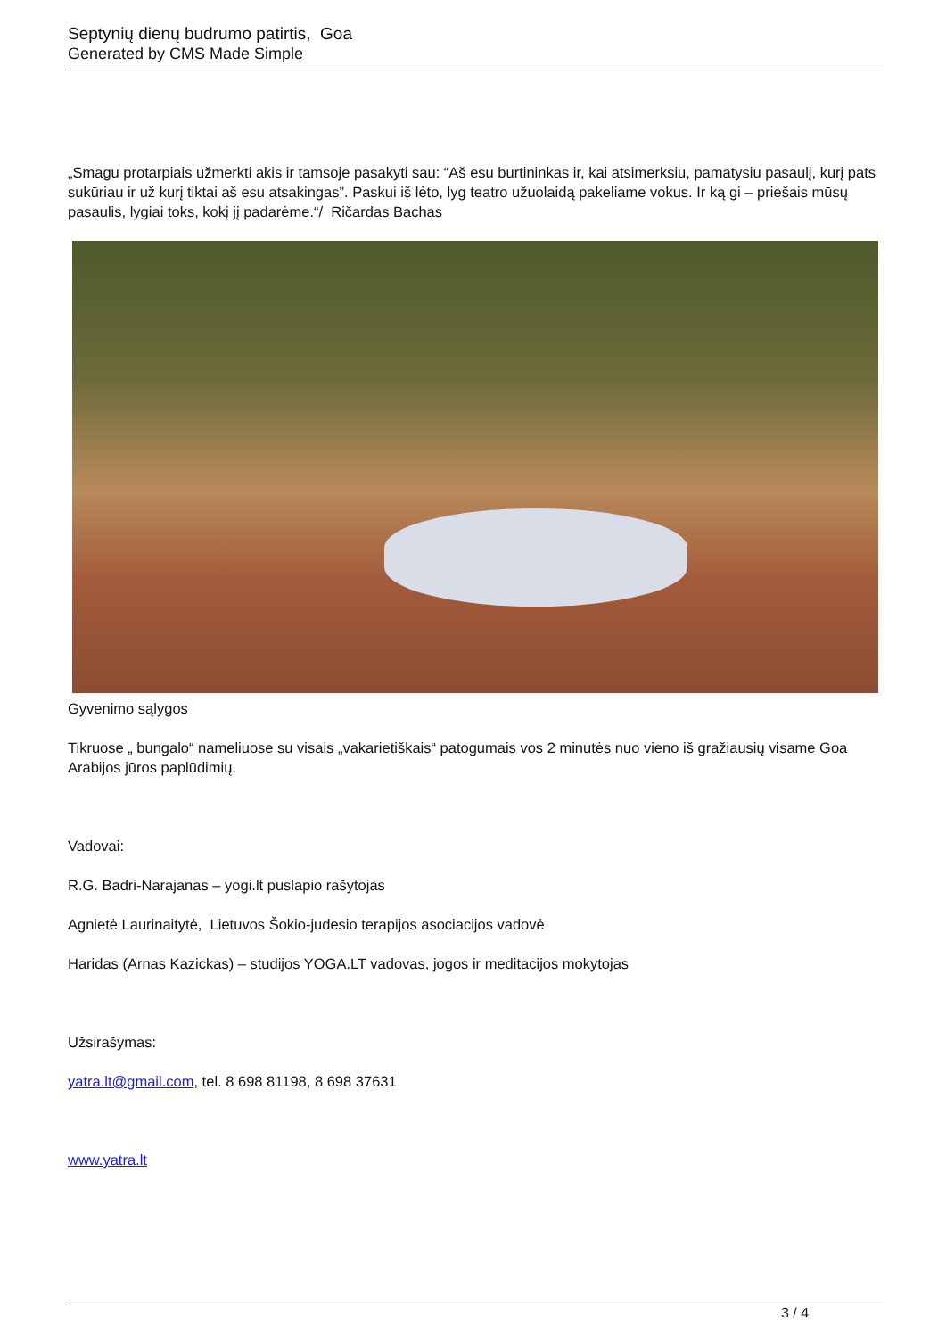Septynių dienų budrumo patirtis, Goa
Generated by CMS Made Simple
„Smagu protarpiais užmerkti akis ir tamsoje pasakyti sau: “Aš esu burtininkas ir, kai atsimerksiu, pamatysiu pasaulį, kurį pats sukūriau ir už kurį tiktai aš esu atsakingas”. Paskui iš lėto, lyg teatro užuolaidą pakeliame vokus. Ir ką gi – priešais mūsų pasaulis, lygiai toks, kokį jį padarėme.“/ Ričardas Bachas
Gyvenimo sąlygos
Tikruose „ bungalo“ nameliuose su visais „vakarietiškais“ patogumais vos 2 minutės nuo vieno iš gražiausių visame Goa Arabijos jūros paplūdimių.
Vadovai:
R.G. Badri-Narajanas – yogi.lt puslapio rašytojas
Agnietė Laurinaitytė, Lietuvos Šokio-judesio terapijos asociacijos vadovė
Haridas (Arnas Kazickas) – studijos YOGA.LT vadovas, jogos ir meditacijos mokytojas
Užsirašymas:
yatra.lt@gmail.com, tel. 8 698 81198, 8 698 37631
www.yatra.lt
3 / 4